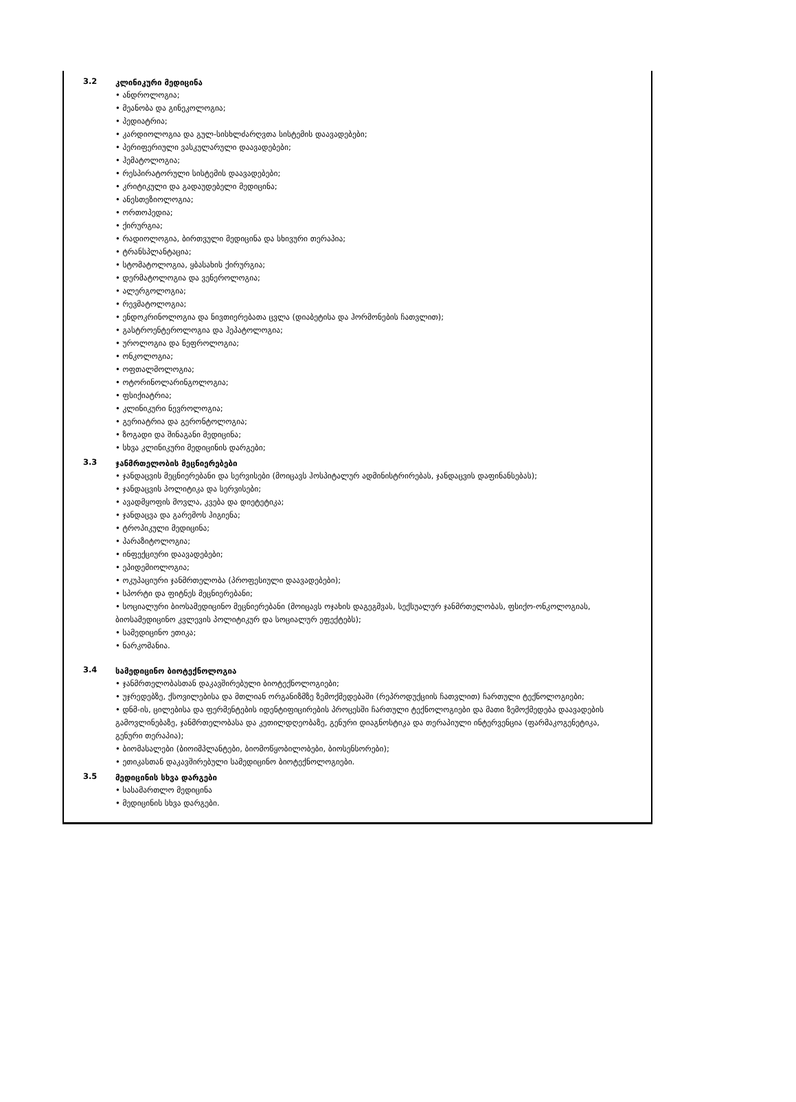3.2
კლინიკური მედიცინა
• ანდროლოგია;
• მეანობა და გინეკოლოგია;
• პედიატრია;
• კარდიოლოგია და გულ-სისხლძარღვთა სისტემის დაავადებები;
• პერიფერიული ვასკულარული დაავადებები;
• ჰემატოლოგია;
• რესპირატორული სისტემის დაავადებები;
• კრიტიკული და გადაუდებელი მედიცინა;
• ანესთეზიოლოგია;
• ორთოპედია;
• ქირურგია;
• რადიოლოგია, ბირთვული მედიცინა და სხივური თერაპია;
• ტრანსპლანტაცია;
• სტომატოლოგია, ყბასახის ქირურგია;
• დერმატოლოგია და ვენეროლოგია;
• ალერგოლოგია;
• რევმატოლოგია;
• ენდოკრინოლოგია და ნივთიერებათა ცვლა (დიაბეტისა და ჰორმონების ჩათვლით);
• გასტროენტეროლოგია და ჰეპატოლოგია;
• უროლოგია და ნეფროლოგია;
• ონკოლოგია;
• ოფთალმოლოგია;
• ოტორინოლარინგოლოგია;
• ფსიქიატრია;
• კლინიკური ნევროლოგია;
• გერიატრია და გერონტოლოგია;
• ზოგადი და შინაგანი მედიცინა;
• სხვა კლინიკური მედიცინის დარგები;
3.3
ჯანმრთელობის მეცნიერებები
• ჯანდაცვის მეცნიერებანი და სერვისები (მოიცავს ჰოსპიტალურ ადმინისტრირებას, ჯანდაცვის დაფინანსებას);
• ჯანდაცვის პოლიტიკა და სერვისები;
• ავადმყოფის მოვლა, კვება და დიეტეტიკა;
• ჯანდაცვა და გარემოს ჰიგიენა;
• ტროპიკული მედიცინა;
• პარაზიტოლოგია;
• ინფექციური დაავადებები;
• ეპიდემიოლოგია;
• ოკუპაციური ჯანმრთელობა (პროფესიული დაავადებები);
• სპორტი და ფიტნეს მეცნიერებანი;
• სოციალური ბიოსამედიცინო მეცნიერებანი (მოიცავს ოჯახის დაგეგმვას, სექსუალურ ჯანმრთელობას, ფსიქო-ონკოლოგიას, ბიოსამედიცინო კვლევის პოლიტიკურ და სოციალურ ეფექტებს);
• სამედიცინო ეთიკა;
• ნარკომანია.
3.4
სამედიცინო ბიოტექნოლოგია
• ჯანმრთელობასთან დაკავშირებული ბიოტექნოლოგიები;
• უჯრედებზე, ქსოვილებისა და მთლიან ორგანიზმზე ზემოქმედებაში (რეპროდუქციის ჩათვლით) ჩართული ტექნოლოგიები;
• დნმ-ის, ცილებისა და ფერმენტების იდენტიფიცირების პროცესში ჩართული ტექნოლოგიები და მათი ზემოქმედება დაავადების გამოვლინებაზე, ჯანმრთელობასა და კეთილდღეობაზე, გენური დიაგნოსტიკა და თერაპიული ინტერვენცია (ფარმაკოგენეტიკა, გენური თერაპია);
• ბიომასალები (ბიოიმპლანტები, ბიომოწყობილობები, ბიოსენსორები);
• ეთიკასთან დაკავშირებული სამედიცინო ბიოტექნოლოგიები.
3.5
მედიცინის სხვა დარგები
• სასამართლო მედიცინა
• მედიცინის სხვა დარგები.